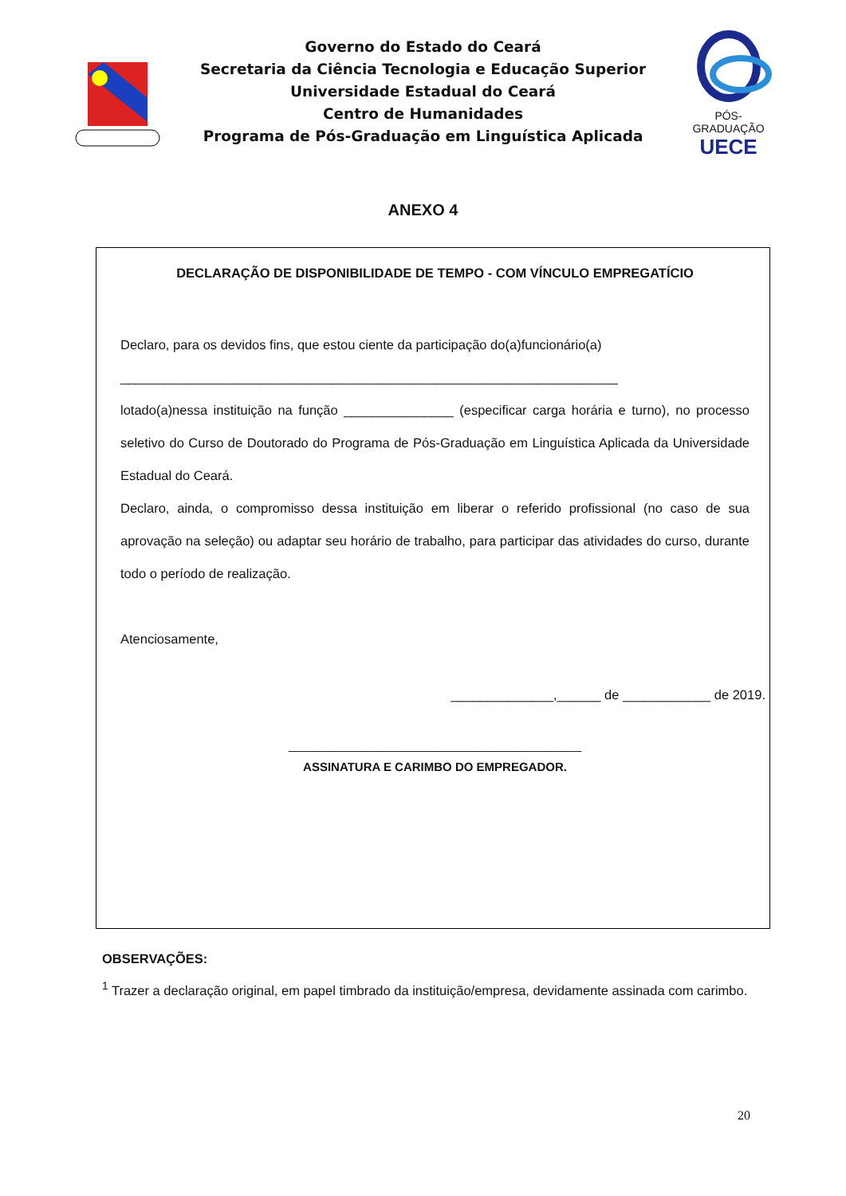Governo do Estado do Ceará
Secretaria da Ciência Tecnologia e Educação Superior
Universidade Estadual do Ceará
Centro de Humanidades
Programa de Pós-Graduação em Linguística Aplicada
PÓS-GRADUAÇÃO
UECE
ANEXO 4
DECLARAÇÃO DE DISPONIBILIDADE DE TEMPO - COM VÍNCULO EMPREGATÍCIO
Declaro, para os devidos fins, que estou ciente da participação do(a)funcionário(a)
____________________________________________________________________
lotado(a)nessa instituição na função _______________ (especificar carga horária e turno), no processo seletivo do Curso de Doutorado do Programa de Pós-Graduação em Linguística Aplicada da Universidade Estadual do Ceará.
Declaro, ainda, o compromisso dessa instituição em liberar o referido profissional (no caso de sua aprovação na seleção) ou adaptar seu horário de trabalho, para participar das atividades do curso, durante todo o período de realização.
Atenciosamente,
______________,______ de ____________ de 2019.
____________________________________________
ASSINATURA E CARIMBO DO EMPREGADOR.
OBSERVAÇÕES:
<sup>1</sup> Trazer a declaração original, em papel timbrado da instituição/empresa, devidamente assinada com carimbo.
20